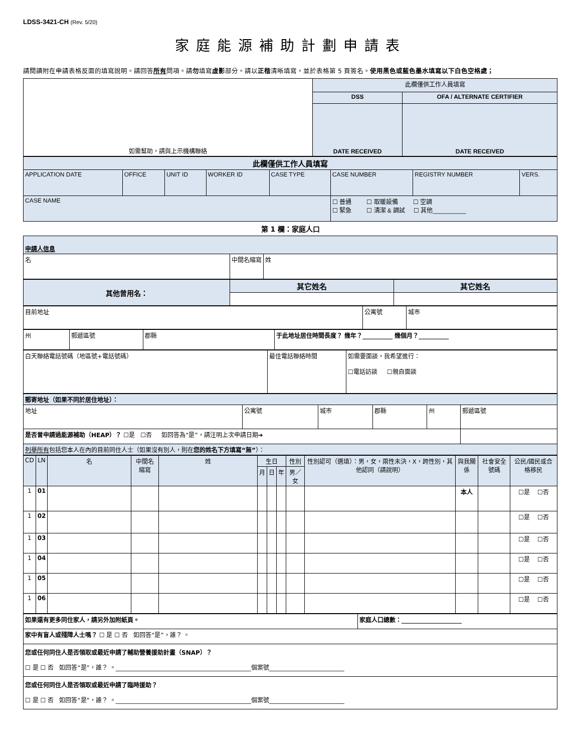LDSS-3421-CH (Rev. 5/20)
家庭能源補助計劃申請表
請閱讀附在申請表格反面的填寫說明。請回答所有問項。請勿填寫虛影部分。請以正楷清晰填寫，並於表格第 5 頁簽名。使用黑色或藍色墨水填寫以下白色空格處；
| 如需幫助，請與上示機構聯絡 | 此欄僅供工作人員填寫 | |
| | DSS | OFA / ALTERNATE CERTIFIER |
| | DATE RECEIVED | DATE RECEIVED |
| 此欄僅供工作人員填寫 | | | | | | | |
| APPLICATION DATE | OFFICE | UNIT ID | WORKER ID | CASE TYPE | CASE NUMBER | REGISTRY NUMBER | VERS. |
| CASE NAME | | | | | ☐ 普通 ☐ 取暖設備 ☐ 空調 ☐ 緊急 ☐ 清潔 & 調試 ☐ 其他__________ | | |
第 1 欄：家庭人口
| 申請人信息 | | |
| 名 | 中間名縮寫 | 姓 |
| 其他曾用名： | 其它姓名 | 其它姓名 |
| 目前地址 | 公寓號 | 城市 |
| 州 | 郵遞區號 | 郡縣 | 于此地址居住時間長度？ 幾年？__________ 幾個月？__________ |
| 白天聯絡電話號碼（地區號+電話號碼） | 最佳電話聯絡時間 | 如需要面談，我希望進行： ☐電話訪談 ☐親自面談 |
| 郵寄地址（如果不同於居住地址）： | | | | | |
| 地址 | 公寓號 | 城市 | 郡縣 | 州 | 郵遞區號 |
| 是否曾申請過能源補助（HEAP）？ ☐是 ☐否 如回答為“是”，請注明上次申請日期➔ | | | | | |
| 列舉所有 包括您本人在內的目前同住人士（如果沒有別人，則在 您的姓名下方填寫“無” ）： | | | | | |
| CD | LN | 名 | 中間名縮寫 | 姓 | 生日 | | | 性別 | 性別認可（選填）：男，女，兩性未決，X，跨性別，其他認同（請說明） | 與我關係 | 社會安全號碼 | 公民/國民或合格移民 |
| --- | --- | --- | --- | --- | --- | --- | --- | --- | --- | --- | --- | --- |
| | | | | | 月 | 日 | 年 | 男／女 | | | | |
| 1 | 01 | | | | | | | | | 本人 | | ☐是 ☐否 |
| 1 | 02 | | | | | | | | | | | ☐是 ☐否 |
| 1 | 03 | | | | | | | | | | | ☐是 ☐否 |
| 1 | 04 | | | | | | | | | | | ☐是 ☐否 |
| 1 | 05 | | | | | | | | | | | ☐是 ☐否 |
| 1 | 06 | | | | | | | | | | | ☐是 ☐否 |
| 如果還有更多同住家人，請另外加附紙頁。 | 家庭人口總數：____________________ |
| 家中有盲人或殘障人士嗎？ ☐ 是 ☐ 否 如回答“是”，誰？ 。 | |
| 您或任何同住人是否領取或最近申請了輔助營養援助計畫（SNAP）？ ☐ 是 ☐ 否 如回答“是”，誰？ 。_____________________________________________個案號_________________________ | |
| 您或任何同住人是否領取或最近申請了臨時援助？ ☐ 是 ☐ 否 如回答“是”，誰？ 。_____________________________________________個案號_________________________ | |